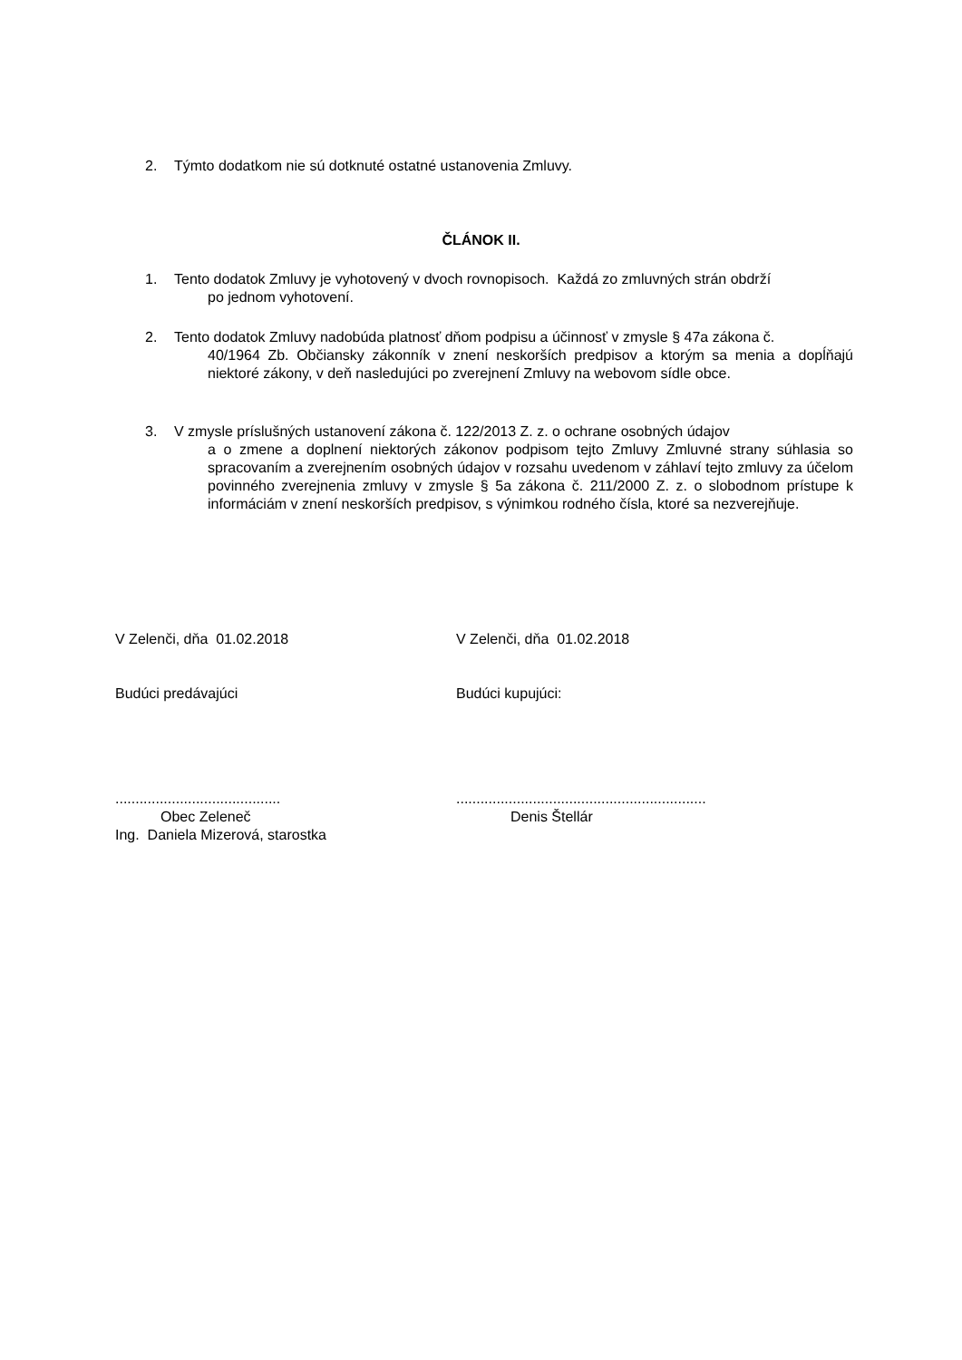2. Týmto dodatkom nie sú dotknuté ostatné ustanovenia Zmluvy.
ČLÁNOK II.
1. Tento dodatok Zmluvy je vyhotovený v dvoch rovnopisoch. Každá zo zmluvných strán obdrží
po jednom vyhotovení.
2. Tento dodatok Zmluvy nadobúda platnosť dňom podpisu a účinnosť v zmysle § 47a zákona č.
40/1964 Zb. Občiansky zákonník v znení neskorších predpisov a ktorým sa menia a dopĺňajú niektoré zákony, v deň nasledujúci po zverejnení Zmluvy na webovom sídle obce.
3. V zmysle príslušných ustanovení zákona č. 122/2013 Z. z. o ochrane osobných údajov
a o zmene a doplnení niektorých zákonov podpisom tejto Zmluvy Zmluvné strany súhlasia so spracovaním a zverejnením osobných údajov v rozsahu uvedenom v záhlaví tejto zmluvy za účelom povinného zverejnenia zmluvy v zmysle § 5a zákona č. 211/2000 Z. z. o slobodnom prístupe k informáciám v znení neskorších predpisov, s výnimkou rodného čísla, ktoré sa nezverejňuje.
V Zelenči, dňa 01.02.2018
Budúci predávajúci
.........................................
Obec Zeleneč
Ing. Daniela Mizerová, starostka
V Zelenči, dňa 01.02.2018
Budúci kupujúci:
..............................................................
Denis Štellár